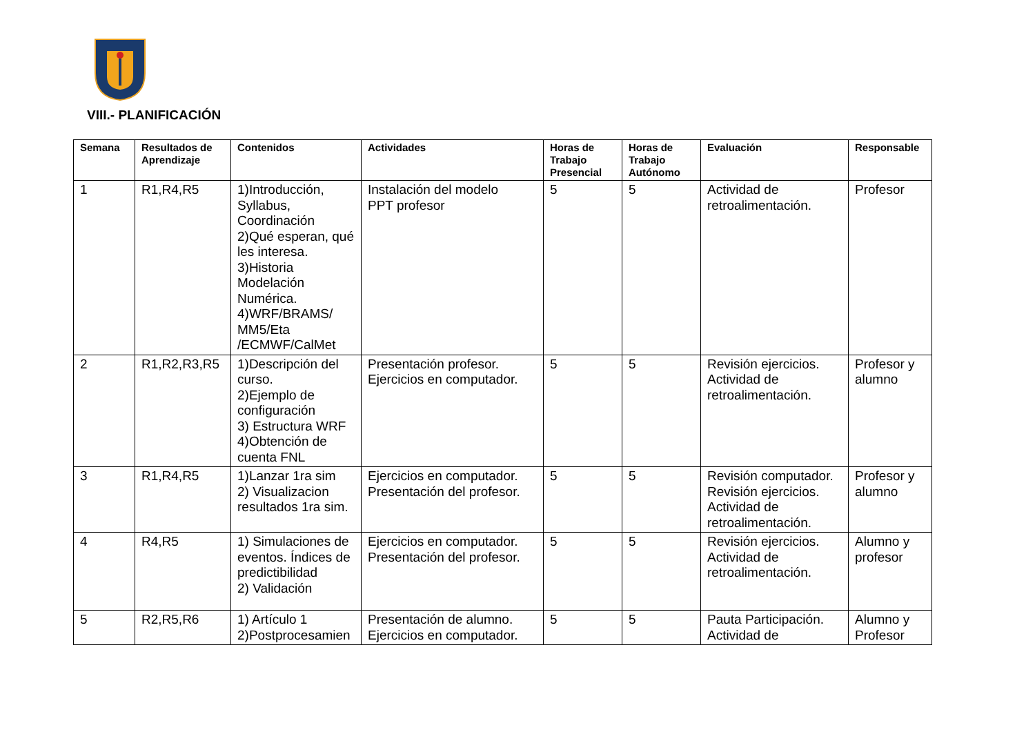VIII.- PLANIFICACIÓN
| Semana | Resultados de Aprendizaje | Contenidos | Actividades | Horas de Trabajo Presencial | Horas de Trabajo Autónomo | Evaluación | Responsable |
| --- | --- | --- | --- | --- | --- | --- | --- |
| 1 | R1,R4,R5 | 1)Introducción, Syllabus, Coordinación 2)Qué esperan, qué les interesa. 3)Historia Modelación Numérica. 4)WRF/BRAMS/ MM5/Eta /ECMWF/CalMet | Instalación del modelo PPT profesor | 5 | 5 | Actividad de retroalimentación. | Profesor |
| 2 | R1,R2,R3,R5 | 1)Descripción del curso. 2)Ejemplo de configuración 3) Estructura WRF 4)Obtención de cuenta FNL | Presentación profesor. Ejercicios en computador. | 5 | 5 | Revisión ejercicios. Actividad de retroalimentación. | Profesor y alumno |
| 3 | R1,R4,R5 | 1)Lanzar 1ra sim 2) Visualizacion resultados 1ra sim. | Ejercicios en computador. Presentación del profesor. | 5 | 5 | Revisión computador. Revisión ejercicios. Actividad de retroalimentación. | Profesor y alumno |
| 4 | R4,R5 | 1) Simulaciones de eventos. Índices de predictibilidad 2) Validación | Ejercicios en computador. Presentación del profesor. | 5 | 5 | Revisión ejercicios. Actividad de retroalimentación. | Alumno y profesor |
| 5 | R2,R5,R6 | 1) Artículo 1 2)Postprocesamien | Presentación de alumno. Ejercicios en computador. | 5 | 5 | Pauta Participación. Actividad de | Alumno y Profesor |